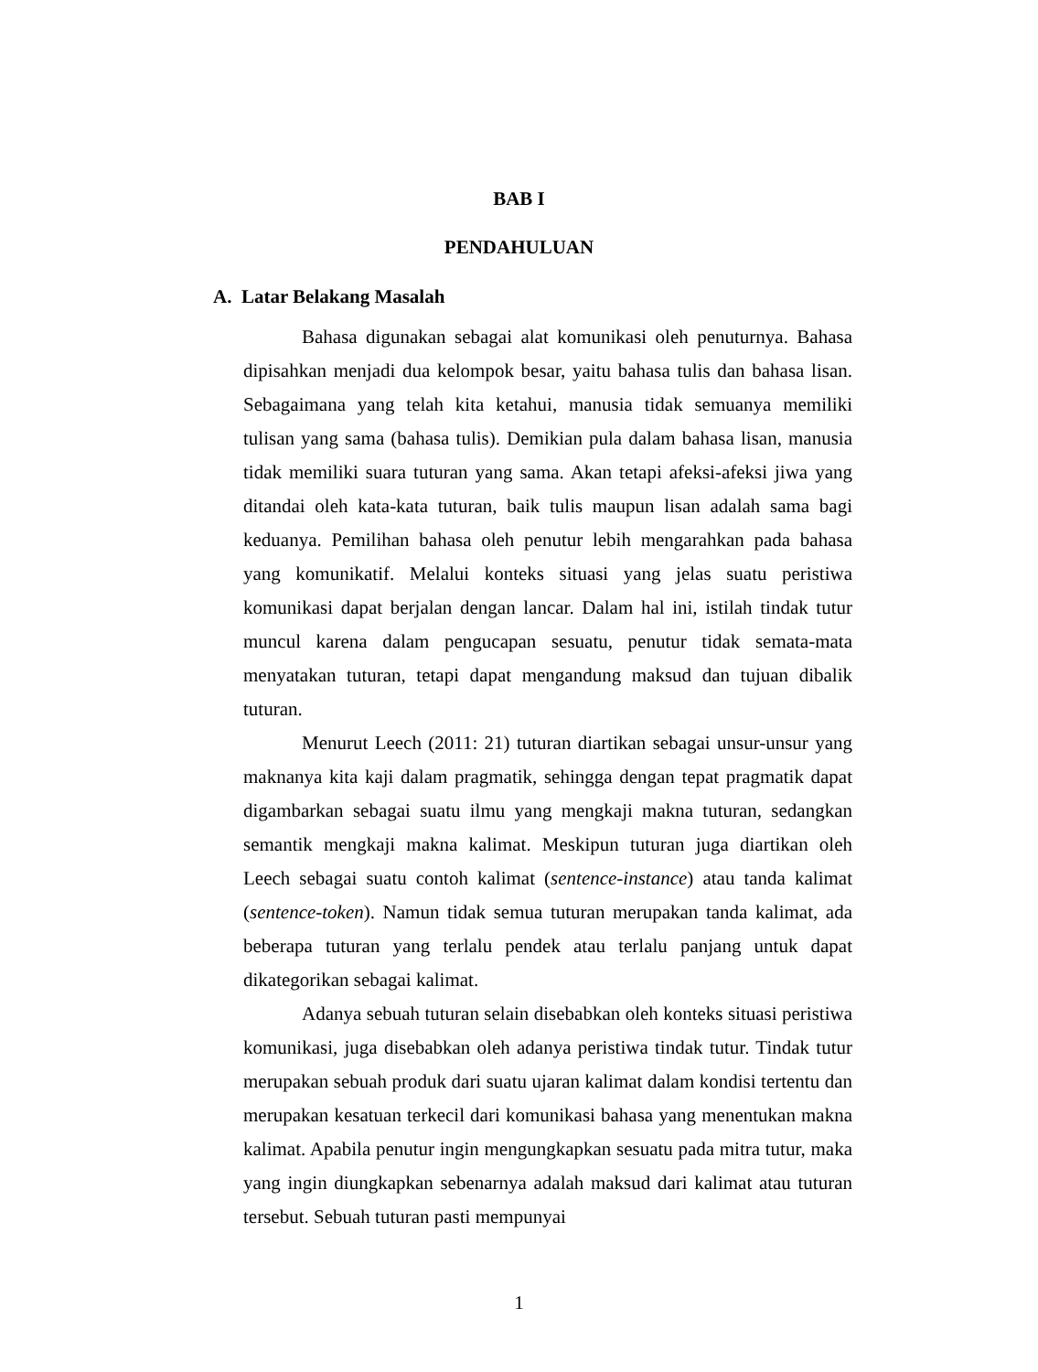BAB I
PENDAHULUAN
A. Latar Belakang Masalah
Bahasa digunakan sebagai alat komunikasi oleh penuturnya. Bahasa dipisahkan menjadi dua kelompok besar, yaitu bahasa tulis dan bahasa lisan. Sebagaimana yang telah kita ketahui, manusia tidak semuanya memiliki tulisan yang sama (bahasa tulis). Demikian pula dalam bahasa lisan, manusia tidak memiliki suara tuturan yang sama. Akan tetapi afeksi-afeksi jiwa yang ditandai oleh kata-kata tuturan, baik tulis maupun lisan adalah sama bagi keduanya. Pemilihan bahasa oleh penutur lebih mengarahkan pada bahasa yang komunikatif. Melalui konteks situasi yang jelas suatu peristiwa komunikasi dapat berjalan dengan lancar. Dalam hal ini, istilah tindak tutur muncul karena dalam pengucapan sesuatu, penutur tidak semata-mata menyatakan tuturan, tetapi dapat mengandung maksud dan tujuan dibalik tuturan.
Menurut Leech (2011: 21) tuturan diartikan sebagai unsur-unsur yang maknanya kita kaji dalam pragmatik, sehingga dengan tepat pragmatik dapat digambarkan sebagai suatu ilmu yang mengkaji makna tuturan, sedangkan semantik mengkaji makna kalimat. Meskipun tuturan juga diartikan oleh Leech sebagai suatu contoh kalimat (sentence-instance) atau tanda kalimat (sentence-token). Namun tidak semua tuturan merupakan tanda kalimat, ada beberapa tuturan yang terlalu pendek atau terlalu panjang untuk dapat dikategorikan sebagai kalimat.
Adanya sebuah tuturan selain disebabkan oleh konteks situasi peristiwa komunikasi, juga disebabkan oleh adanya peristiwa tindak tutur. Tindak tutur merupakan sebuah produk dari suatu ujaran kalimat dalam kondisi tertentu dan merupakan kesatuan terkecil dari komunikasi bahasa yang menentukan makna kalimat. Apabila penutur ingin mengungkapkan sesuatu pada mitra tutur, maka yang ingin diungkapkan sebenarnya adalah maksud dari kalimat atau tuturan tersebut. Sebuah tuturan pasti mempunyai
1